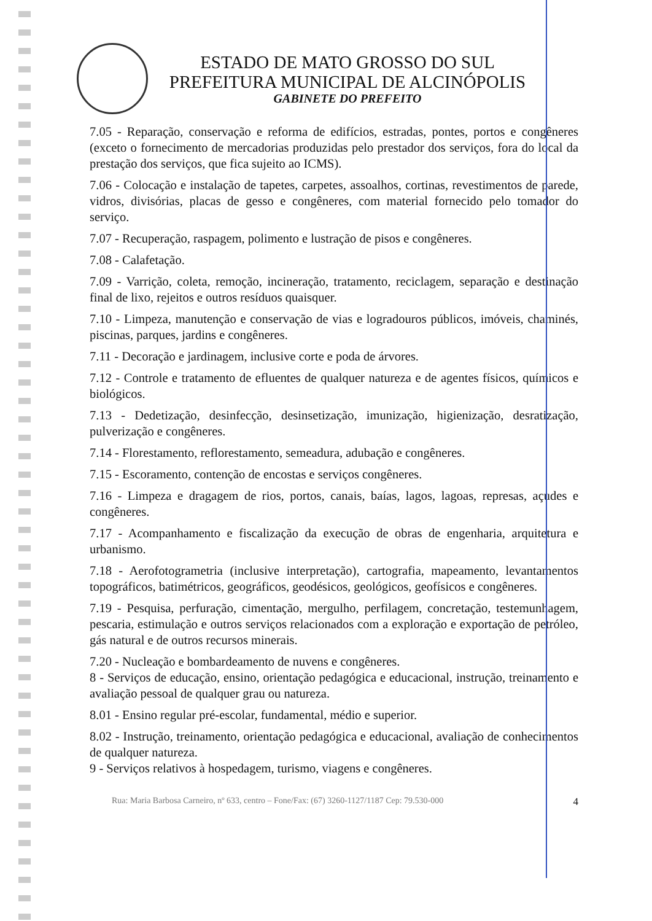ESTADO DE MATO GROSSO DO SUL
PREFEITURA MUNICIPAL DE ALCINÓPOLIS
GABINETE DO PREFEITO
7.05 - Reparação, conservação e reforma de edifícios, estradas, pontes, portos e congêneres (exceto o fornecimento de mercadorias produzidas pelo prestador dos serviços, fora do local da prestação dos serviços, que fica sujeito ao ICMS).
7.06 - Colocação e instalação de tapetes, carpetes, assoalhos, cortinas, revestimentos de parede, vidros, divisórias, placas de gesso e congêneres, com material fornecido pelo tomador do serviço.
7.07 - Recuperação, raspagem, polimento e lustração de pisos e congêneres.
7.08 - Calafetação.
7.09 - Varrição, coleta, remoção, incineração, tratamento, reciclagem, separação e destinação final de lixo, rejeitos e outros resíduos quaisquer.
7.10 - Limpeza, manutenção e conservação de vias e logradouros públicos, imóveis, chaminés, piscinas, parques, jardins e congêneres.
7.11 - Decoração e jardinagem, inclusive corte e poda de árvores.
7.12 - Controle e tratamento de efluentes de qualquer natureza e de agentes físicos, químicos e biológicos.
7.13 - Dedetização, desinfecção, desinsetização, imunização, higienização, desratização, pulverização e congêneres.
7.14 - Florestamento, reflorestamento, semeadura, adubação e congêneres.
7.15 - Escoramento, contenção de encostas e serviços congêneres.
7.16 - Limpeza e dragagem de rios, portos, canais, baías, lagos, lagoas, represas, açudes e congêneres.
7.17 - Acompanhamento e fiscalização da execução de obras de engenharia, arquitetura e urbanismo.
7.18 - Aerofotogrametria (inclusive interpretação), cartografia, mapeamento, levantamentos topográficos, batimétricos, geográficos, geodésicos, geológicos, geofísicos e congêneres.
7.19 - Pesquisa, perfuração, cimentação, mergulho, perfilagem, concretação, testemunhagem, pescaria, estimulação e outros serviços relacionados com a exploração e exportação de petróleo, gás natural e de outros recursos minerais.
7.20 - Nucleação e bombardeamento de nuvens e congêneres.
8 - Serviços de educação, ensino, orientação pedagógica e educacional, instrução, treinamento e avaliação pessoal de qualquer grau ou natureza.
8.01 - Ensino regular pré-escolar, fundamental, médio e superior.
8.02 - Instrução, treinamento, orientação pedagógica e educacional, avaliação de conhecimentos de qualquer natureza.
9 - Serviços relativos à hospedagem, turismo, viagens e congêneres.
Rua: Maria Barbosa Carneiro, nº 633, centro – Fone/Fax: (67) 3260-1127/1187 Cep: 79.530-000 4